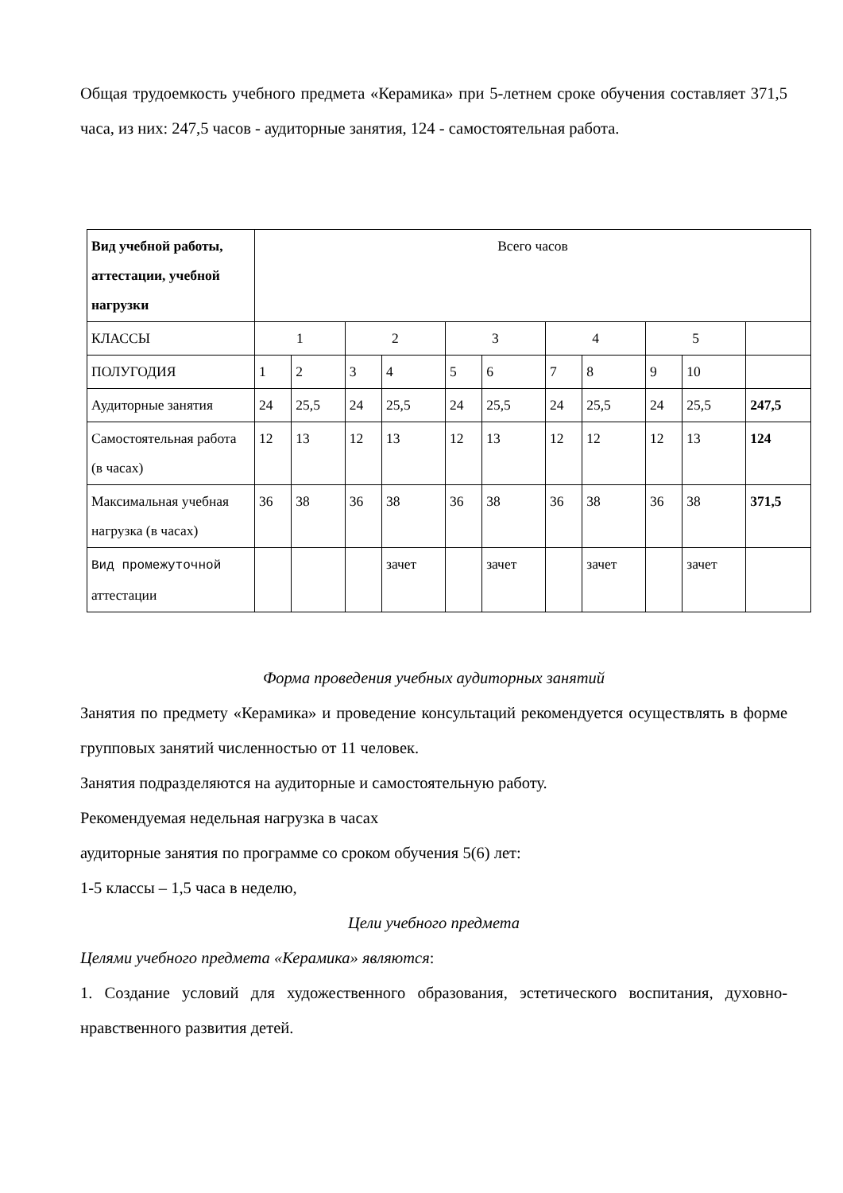Общая трудоемкость учебного предмета «Керамика» при 5-летнем сроке обучения составляет 371,5 часа, из них: 247,5 часов - аудиторные занятия, 124 - самостоятельная работа.
| Вид учебной работы, аттестации, учебной нагрузки | Всего часов | | | | | | | | | | |
| КЛАССЫ | 1 | | 2 | | 3 | | 4 | | 5 | | |
| ПОЛУГОДИЯ | 1 | 2 | 3 | 4 | 5 | 6 | 7 | 8 | 9 | 10 | |
| Аудиторные занятия | 24 | 25,5 | 24 | 25,5 | 24 | 25,5 | 24 | 25,5 | 24 | 25,5 | 247,5 |
| Самостоятельная работа (в часах) | 12 | 13 | 12 | 13 | 12 | 13 | 12 | 12 | 12 | 13 | 124 |
| Максимальная учебная нагрузка (в часах) | 36 | 38 | 36 | 38 | 36 | 38 | 36 | 38 | 36 | 38 | 371,5 |
| Вид промежуточной аттестации | | | | зачет | | зачет | | зачет | | зачет | |
Форма проведения учебных аудиторных занятий
Занятия по предмету «Керамика» и проведение консультаций рекомендуется осуществлять в форме групповых занятий численностью от 11 человек.
Занятия подразделяются на аудиторные и самостоятельную работу.
Рекомендуемая недельная нагрузка в часах
аудиторные занятия по программе со сроком обучения 5(6) лет:
1-5 классы – 1,5 часа в неделю,
Цели учебного предмета
Целями учебного предмета «Керамика» являются:
1. Создание условий для художественного образования, эстетического воспитания, духовно-нравственного развития детей.